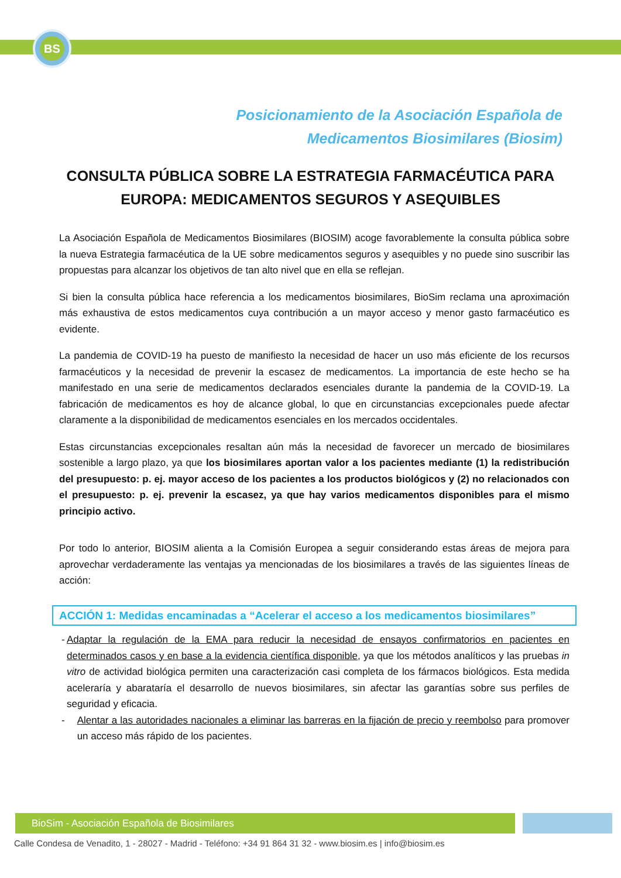BS
Posicionamiento de la Asociación Española de
Medicamentos Biosimilares (Biosim)
CONSULTA PÚBLICA SOBRE LA ESTRATEGIA FARMACÉUTICA PARA EUROPA: MEDICAMENTOS SEGUROS Y ASEQUIBLES
La Asociación Española de Medicamentos Biosimilares (BIOSIM) acoge favorablemente la consulta pública sobre la nueva Estrategia farmacéutica de la UE sobre medicamentos seguros y asequibles y no puede sino suscribir las propuestas para alcanzar los objetivos de tan alto nivel que en ella se reflejan.
Si bien la consulta pública hace referencia a los medicamentos biosimilares, BioSim reclama una aproximación más exhaustiva de estos medicamentos cuya contribución a un mayor acceso y menor gasto farmacéutico es evidente.
La pandemia de COVID-19 ha puesto de manifiesto la necesidad de hacer un uso más eficiente de los recursos farmacéuticos y la necesidad de prevenir la escasez de medicamentos. La importancia de este hecho se ha manifestado en una serie de medicamentos declarados esenciales durante la pandemia de la COVID-19. La fabricación de medicamentos es hoy de alcance global, lo que en circunstancias excepcionales puede afectar claramente a la disponibilidad de medicamentos esenciales en los mercados occidentales.
Estas circunstancias excepcionales resaltan aún más la necesidad de favorecer un mercado de biosimilares sostenible a largo plazo, ya que los biosimilares aportan valor a los pacientes mediante (1) la redistribución del presupuesto: p. ej. mayor acceso de los pacientes a los productos biológicos y (2) no relacionados con el presupuesto: p. ej. prevenir la escasez, ya que hay varios medicamentos disponibles para el mismo principio activo.
Por todo lo anterior, BIOSIM alienta a la Comisión Europea a seguir considerando estas áreas de mejora para aprovechar verdaderamente las ventajas ya mencionadas de los biosimilares a través de las siguientes líneas de acción:
ACCIÓN 1: Medidas encaminadas a “Acelerar el acceso a los medicamentos biosimilares”
- Adaptar la regulación de la EMA para reducir la necesidad de ensayos confirmatorios en pacientes en determinados casos y en base a la evidencia científica disponible, ya que los métodos analíticos y las pruebas in vitro de actividad biológica permiten una caracterización casi completa de los fármacos biológicos. Esta medida aceleraría y abarataría el desarrollo de nuevos biosimilares, sin afectar las garantías sobre sus perfiles de seguridad y eficacia.
- Alentar a las autoridades nacionales a eliminar las barreras en la fijación de precio y reembolso para promover un acceso más rápido de los pacientes.
BioSim - Asociación Española de Biosimilares
Calle Condesa de Venadito, 1 - 28027 - Madrid - Teléfono: +34 91 864 31 32 - www.biosim.es | info@biosim.es